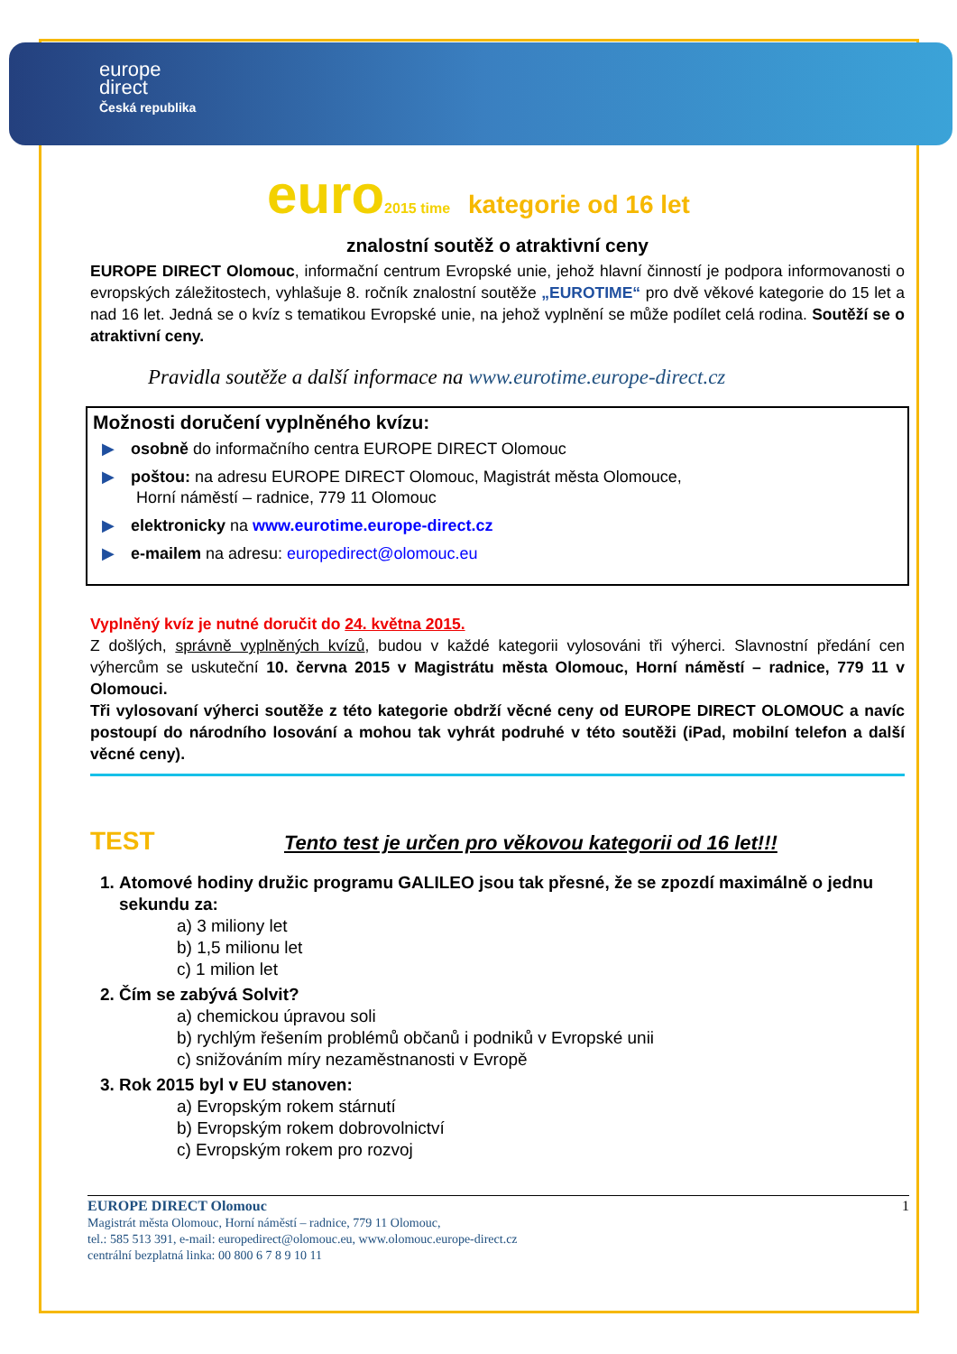europe
direct
Česká republika
euro 2015 time kategorie od 16 let
znalostní soutěž o atraktivní ceny
EUROPE DIRECT Olomouc, informační centrum Evropské unie, jehož hlavní činností je podpora informovanosti o evropských záležitostech, vyhlašuje 8. ročník znalostní soutěže „EUROTIME“ pro dvě věkové kategorie do 15 let a nad 16 let. Jedná se o kvíz s tematikou Evropské unie, na jehož vyplnění se může podílet celá rodina. Soutěží se o atraktivní ceny.
Pravidla soutěže a další informace na www.eurotime.europe-direct.cz
Možnosti doručení vyplněného kvízu:
▶ osobně do informačního centra EUROPE DIRECT Olomouc
▶ poštou: na adresu EUROPE DIRECT Olomouc, Magistrát města Olomouce,
Horní náměstí – radnice, 779 11 Olomouc
▶ elektronicky na www.eurotime.europe-direct.cz
▶ e-mailem na adresu: europedirect@olomouc.eu
Vyplněný kvíz je nutné doručit do 24. května 2015.
Z došlých, správně vyplněných kvízů, budou v každé kategorii vylosováni tři výherci. Slavnostní předání cen výhercům se uskuteční 10. června 2015 v Magistrátu města Olomouc, Horní náměstí – radnice, 779 11 v Olomouci.
Tři vylosovaní výherci soutěže z této kategorie obdrží věcné ceny od EUROPE DIRECT OLOMOUC a navíc postoupí do národního losování a mohou tak vyhrát podruhé v této soutěži (iPad, mobilní telefon a další věcné ceny).
TEST Tento test je určen pro věkovou kategorii od 16 let!!!
1. Atomové hodiny družic programu GALILEO jsou tak přesné, že se zpozdí maximálně o jednu sekundu za:
a) 3 miliony let
b) 1,5 milionu let
c) 1 milion let
2. Čím se zabývá Solvit?
a) chemickou úpravou soli
b) rychlým řešením problémů občanů i podniků v Evropské unii
c) snižováním míry nezaměstnanosti v Evropě
3. Rok 2015 byl v EU stanoven:
a) Evropským rokem stárnutí
b) Evropským rokem dobrovolnictví
c) Evropským rokem pro rozvoj
1 EUROPE DIRECT Olomouc
Magistrát města Olomouc, Horní náměstí – radnice, 779 11 Olomouc,
tel.: 585 513 391, e-mail: europedirect@olomouc.eu, www.olomouc.europe-direct.cz
centrální bezplatná linka: 00 800 6 7 8 9 10 11